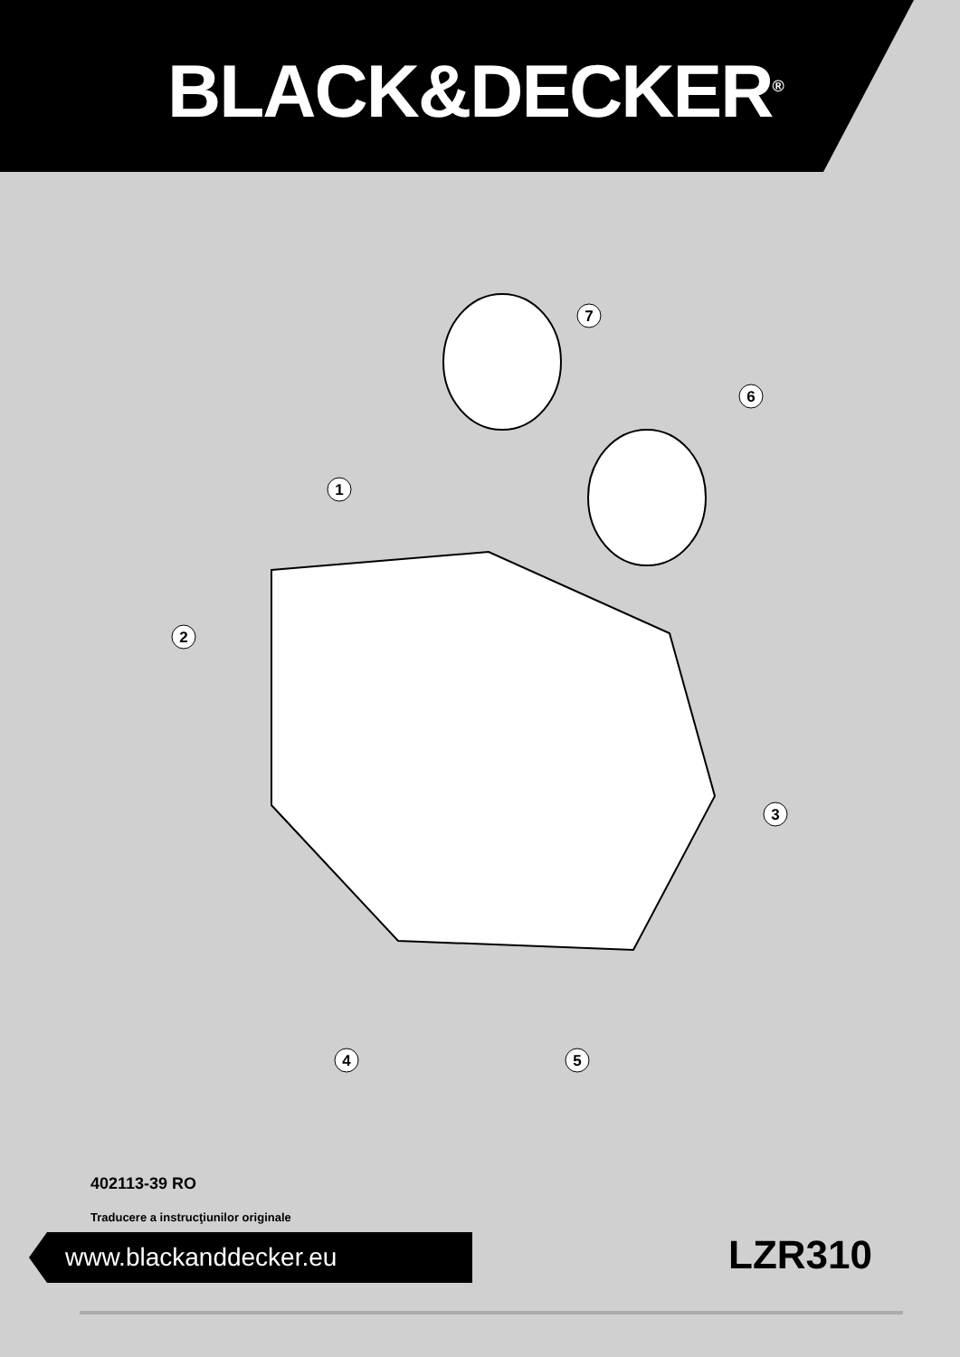BLACK&DECKER<sup>®</sup>
7
6
1
2
3
4
5
402113-39 RO
Traducere a instrucţiunilor originale
www.blackanddecker.eu LZR310